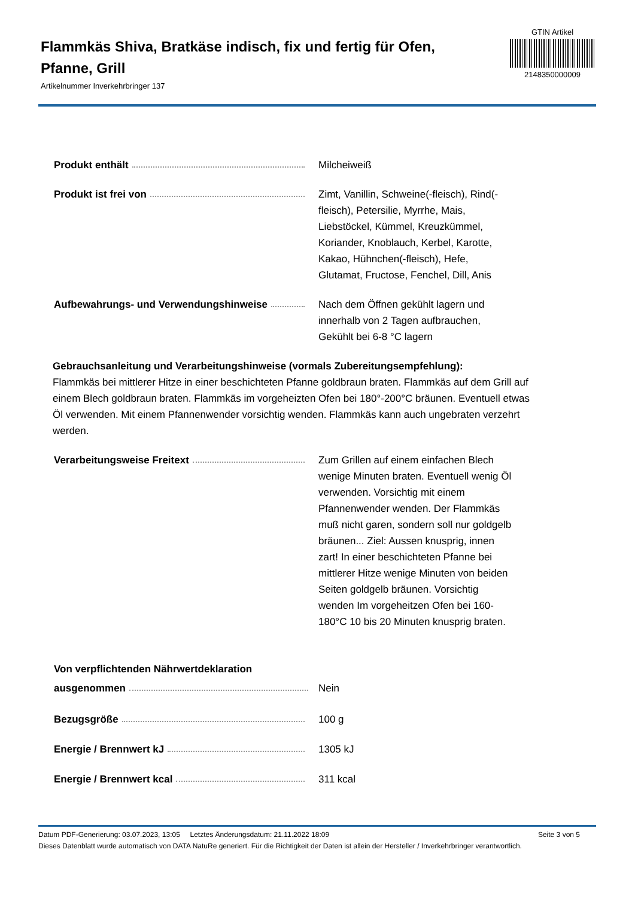Flammkäs Shiva, Bratkäse indisch, fix und fertig für Ofen, Pfanne, Grill
Artikelnummer Inverkehrbringer 137
GTIN Artikel
2148350000009
Produkt enthält Milcheiweiß
Produkt ist frei von Zimt, Vanillin, Schweine(-fleisch), Rind(-fleisch), Petersilie, Myrrhe, Mais, Liebstöckel, Kümmel, Kreuzkümmel, Koriander, Knoblauch, Kerbel, Karotte, Kakao, Hühnchen(-fleisch), Hefe, Glutamat, Fructose, Fenchel, Dill, Anis
Aufbewahrungs- und Verwendungshinweise Nach dem Öffnen gekühlt lagern und innerhalb von 2 Tagen aufbrauchen, Gekühlt bei 6-8 °C lagern
Gebrauchsanleitung und Verarbeitungshinweise (vormals Zubereitungsempfehlung):
Flammkäs bei mittlerer Hitze in einer beschichteten Pfanne goldbraun braten. Flammkäs auf dem Grill auf einem Blech goldbraun braten. Flammkäs im vorgeheizten Ofen bei 180°-200°C bräunen. Eventuell etwas Öl verwenden. Mit einem Pfannenwender vorsichtig wenden. Flammkäs kann auch ungebraten verzehrt werden.
Verarbeitungsweise Freitext Zum Grillen auf einem einfachen Blech wenige Minuten braten. Eventuell wenig Öl verwenden. Vorsichtig mit einem Pfannenwender wenden. Der Flammkäs muß nicht garen, sondern soll nur goldgelb bräunen... Ziel: Aussen knusprig, innen zart! In einer beschichteten Pfanne bei mittlerer Hitze wenige Minuten von beiden Seiten goldgelb bräunen. Vorsichtig wenden Im vorgeheitzen Ofen bei 160-180°C 10 bis 20 Minuten knusprig braten.
Von verpflichtenden Nährwertdeklaration
ausgenommen
Nein
Bezugsgröße 100 g
Energie / Brennwert kJ 1305 kJ
Energie / Brennwert kcal 311 kcal
Datum PDF-Generierung: 03.07.2023, 13:05 Letztes Änderungsdatum: 21.11.2022 18:09 Seite 3 von 5
Dieses Datenblatt wurde automatisch von DATA NatuRe generiert. Für die Richtigkeit der Daten ist allein der Hersteller / Inverkehrbringer verantwortlich.